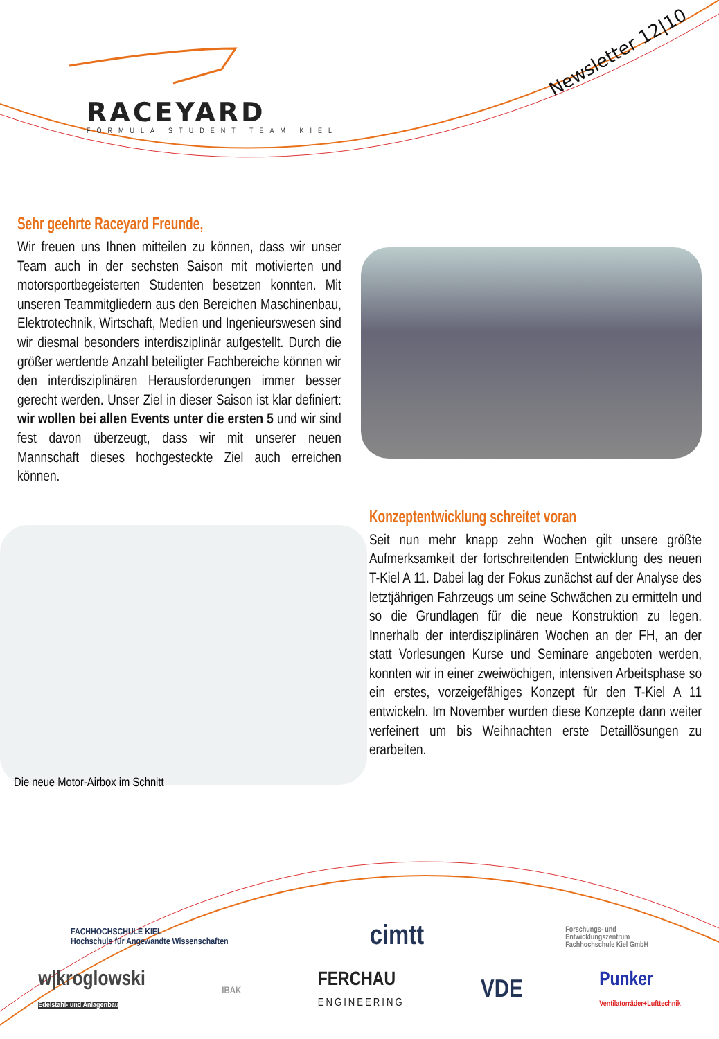RACEYARD
FORMULA STUDENT TEAM KIEL
Newsletter 12|10
Sehr geehrte Raceyard Freunde,
Wir freuen uns Ihnen mitteilen zu können, dass wir unser Team auch in der sechsten Saison mit motivierten und motorsportbegeisterten Studenten besetzen konnten. Mit unseren Teammitgliedern aus den Bereichen Maschinenbau, Elektrotechnik, Wirtschaft, Medien und Ingenieurswesen sind wir diesmal besonders interdisziplinär aufgestellt. Durch die größer werdende Anzahl beteiligter Fachbereiche können wir den interdisziplinären Herausforderungen immer besser gerecht werden. Unser Ziel in dieser Saison ist klar definiert: wir wollen bei allen Events unter die ersten 5 und wir sind fest davon überzeugt, dass wir mit unserer neuen Mannschaft dieses hochgesteckte Ziel auch erreichen können.
Die neue Motor-Airbox im Schnitt
Konzeptentwicklung schreitet voran
Seit nun mehr knapp zehn Wochen gilt unsere größte Aufmerksamkeit der fortschreitenden Entwicklung des neuen T-Kiel A 11. Dabei lag der Fokus zunächst auf der Analyse des letztjährigen Fahrzeugs um seine Schwächen zu ermitteln und so die Grundlagen für die neue Konstruktion zu legen. Innerhalb der interdisziplinären Wochen an der FH, an der statt Vorlesungen Kurse und Seminare angeboten werden, konnten wir in einer zweiwöchigen, intensiven Arbeitsphase so ein erstes, vorzeigefähiges Konzept für den T-Kiel A 11 entwickeln. Im November wurden diese Konzepte dann weiter verfeinert um bis Weihnachten erste Detaillösungen zu erarbeiten.
FACHHOCHSCHULE KIEL
Hochschule für Angewandte Wissenschaften
cimtt
Forschungs- und
Entwicklungszentrum
Fachhochschule Kiel GmbH
w|kroglowski
Edelstahl- und Anlagenbau
IBAK
FERCHAU
ENGINEERING
VDE
Punker
Ventilatorräder+Lufttechnik